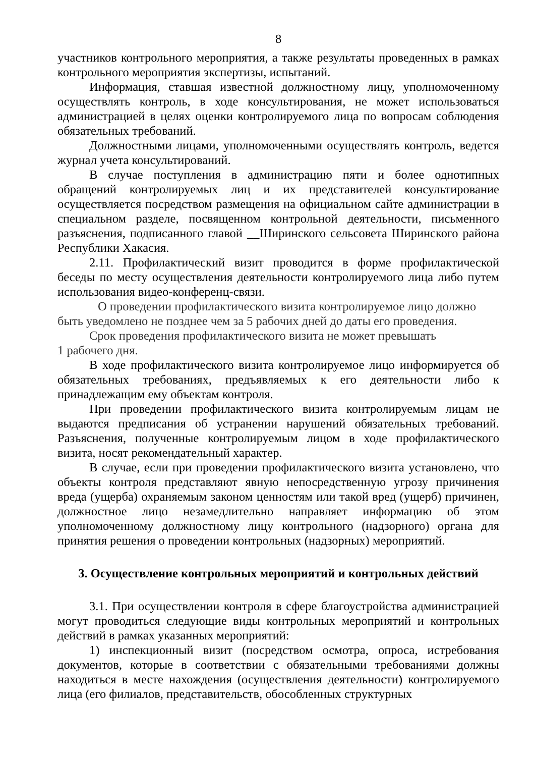8
участников контрольного мероприятия, а также результаты проведенных в рамках контрольного мероприятия экспертизы, испытаний.
Информация, ставшая известной должностному лицу, уполномоченному осуществлять контроль, в ходе консультирования, не может использоваться администрацией в целях оценки контролируемого лица по вопросам соблюдения обязательных требований.
Должностными лицами, уполномоченными осуществлять контроль, ведется журнал учета консультирований.
В случае поступления в администрацию пяти и более однотипных обращений контролируемых лиц и их представителей консультирование осуществляется посредством размещения на официальном сайте администрации в специальном разделе, посвященном контрольной деятельности, письменного разъяснения, подписанного главой __Ширинского сельсовета Ширинского района Республики Хакасия.
2.11. Профилактический визит проводится в форме профилактической беседы по месту осуществления деятельности контролируемого лица либо путем использования видео-конференц-связи.
О проведении профилактического визита контролируемое лицо должно быть уведомлено не позднее чем за 5 рабочих дней до даты его проведения.
Срок проведения профилактического визита не может превышать
1 рабочего дня.
В ходе профилактического визита контролируемое лицо информируется об обязательных требованиях, предъявляемых к его деятельности либо к принадлежащим ему объектам контроля.
При проведении профилактического визита контролируемым лицам не выдаются предписания об устранении нарушений обязательных требований. Разъяснения, полученные контролируемым лицом в ходе профилактического визита, носят рекомендательный характер.
В случае, если при проведении профилактического визита установлено, что объекты контроля представляют явную непосредственную угрозу причинения вреда (ущерба) охраняемым законом ценностям или такой вред (ущерб) причинен, должностное лицо незамедлительно направляет информацию об этом уполномоченному должностному лицу контрольного (надзорного) органа для принятия решения о проведении контрольных (надзорных) мероприятий.
3. Осуществление контрольных мероприятий и контрольных действий
3.1. При осуществлении контроля в сфере благоустройства администрацией могут проводиться следующие виды контрольных мероприятий и контрольных действий в рамках указанных мероприятий:
1) инспекционный визит (посредством осмотра, опроса, истребования документов, которые в соответствии с обязательными требованиями должны находиться в месте нахождения (осуществления деятельности) контролируемого лица (его филиалов, представительств, обособленных структурных